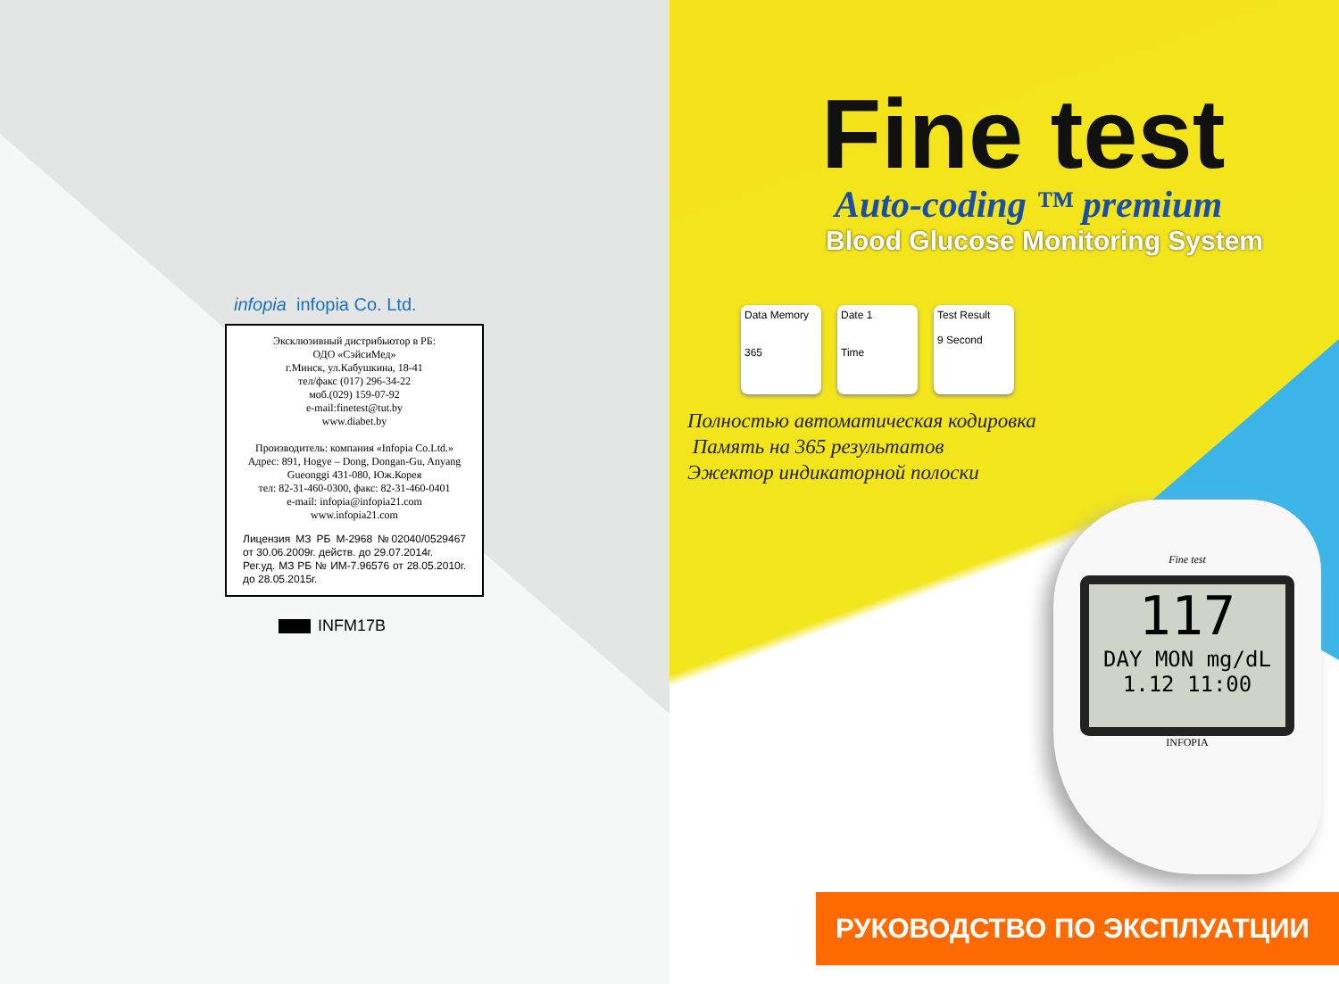infopia infopia Co. Ltd.
Эксклюзивный дистрибьютор в РБ:
ОДО «СэйсиМед»
г.Минск, ул.Кабушкина, 18-41
тел/факс (017) 296-34-22
моб.(029) 159-07-92
e-mail:finetest@tut.by
www.diabet.by
Производитель: компания «Infopia Co.Ltd.»
Адрес: 891, Hogye – Dong, Dongan-Gu, Anyang Gueonggi 431-080, Юж.Корея
тел: 82-31-460-0300, факс: 82-31-460-0401
e-mail: infopia@infopia21.com
www.infopia21.com
Лицензия МЗ РБ М-2968 №02040/0529467 от 30.06.2009г. действ. до 29.07.2014г.
Рег.уд. МЗ РБ № ИМ-7.96576 от 28.05.2010г. до 28.05.2015г.
INFM17B
Fine test
Auto-coding ™ premium
Blood Glucose Monitoring System
Data Memory
365
Date 1
Time
Test Result
9 Second
Полностью автоматическая кодировка
Память на 365 результатов
Эжектор индикаторной полоски
Fine test
117
DAY MON mg/dL 1.12 11:00
INFOPIA
РУКОВОДСТВО ПО ЭКСПЛУАТЦИИ